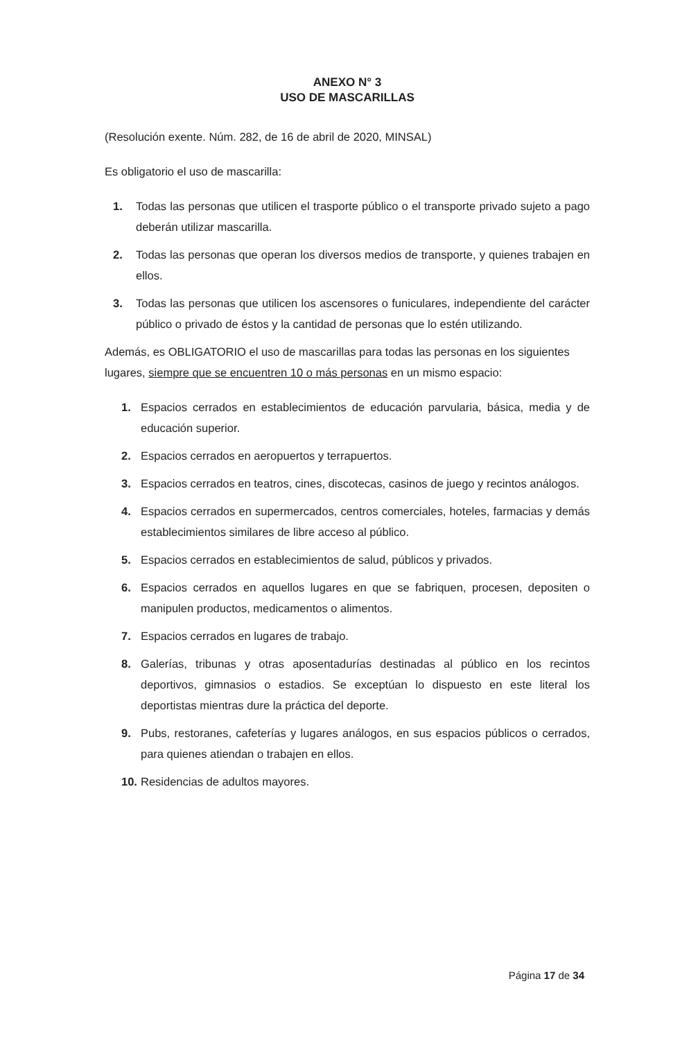ANEXO N° 3
USO DE MASCARILLAS
(Resolución exente. Núm. 282, de 16 de abril de 2020, MINSAL)
Es obligatorio el uso de mascarilla:
1. Todas las personas que utilicen el trasporte público o el transporte privado sujeto a pago deberán utilizar mascarilla.
2. Todas las personas que operan los diversos medios de transporte, y quienes trabajen en ellos.
3. Todas las personas que utilicen los ascensores o funiculares, independiente del carácter público o privado de éstos y la cantidad de personas que lo estén utilizando.
Además, es OBLIGATORIO el uso de mascarillas para todas las personas en los siguientes lugares, siempre que se encuentren 10 o más personas en un mismo espacio:
1. Espacios cerrados en establecimientos de educación parvularia, básica, media y de educación superior.
2. Espacios cerrados en aeropuertos y terrapuertos.
3. Espacios cerrados en teatros, cines, discotecas, casinos de juego y recintos análogos.
4. Espacios cerrados en supermercados, centros comerciales, hoteles, farmacias y demás establecimientos similares de libre acceso al público.
5. Espacios cerrados en establecimientos de salud, públicos y privados.
6. Espacios cerrados en aquellos lugares en que se fabriquen, procesen, depositen o manipulen productos, medicamentos o alimentos.
7. Espacios cerrados en lugares de trabajo.
8. Galerías, tribunas y otras aposentadurías destinadas al público en los recintos deportivos, gimnasios o estadios. Se exceptúan lo dispuesto en este literal los deportistas mientras dure la práctica del deporte.
9. Pubs, restoranes, cafeterías y lugares análogos, en sus espacios públicos o cerrados, para quienes atiendan o trabajen en ellos.
10. Residencias de adultos mayores.
Página 17 de 34